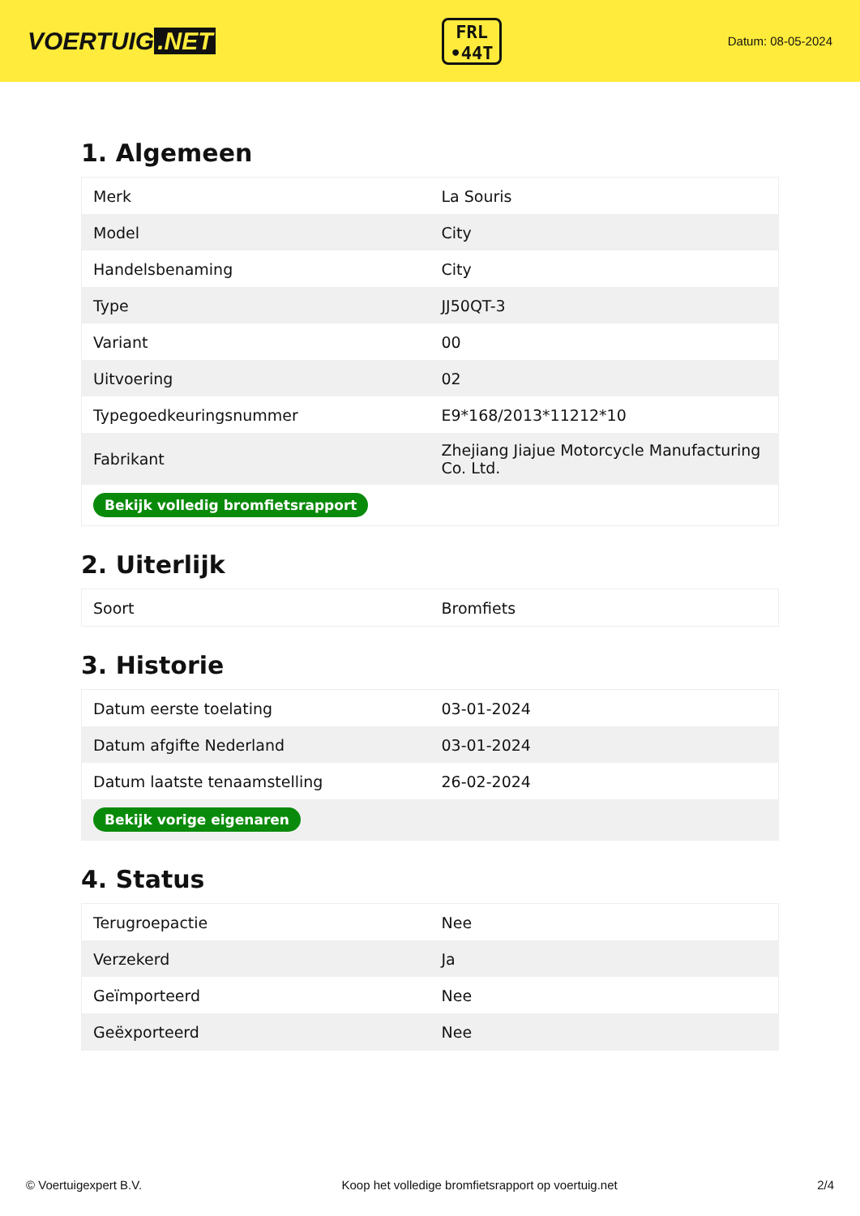VOERTUIG.NET
FRL
•44T
Datum: 08-05-2024
1. Algemeen
| Merk | La Souris |
| Model | City |
| Handelsbenaming | City |
| Type | JJ50QT-3 |
| Variant | 00 |
| Uitvoering | 02 |
| Typegoedkeuringsnummer | E9*168/2013*11212*10 |
| Fabrikant | Zhejiang Jiajue Motorcycle Manufacturing Co. Ltd. |
| Bekijk volledig bromfietsrapport | |
2. Uiterlijk
| Soort | Bromfiets |
3. Historie
| Datum eerste toelating | 03-01-2024 |
| Datum afgifte Nederland | 03-01-2024 |
| Datum laatste tenaamstelling | 26-02-2024 |
| Bekijk vorige eigenaren | |
4. Status
| Terugroepactie | Nee |
| Verzekerd | Ja |
| Geïmporteerd | Nee |
| Geëxporteerd | Nee |
© Voertuigexpert B.V. Koop het volledige bromfietsrapport op voertuig.net 2/4